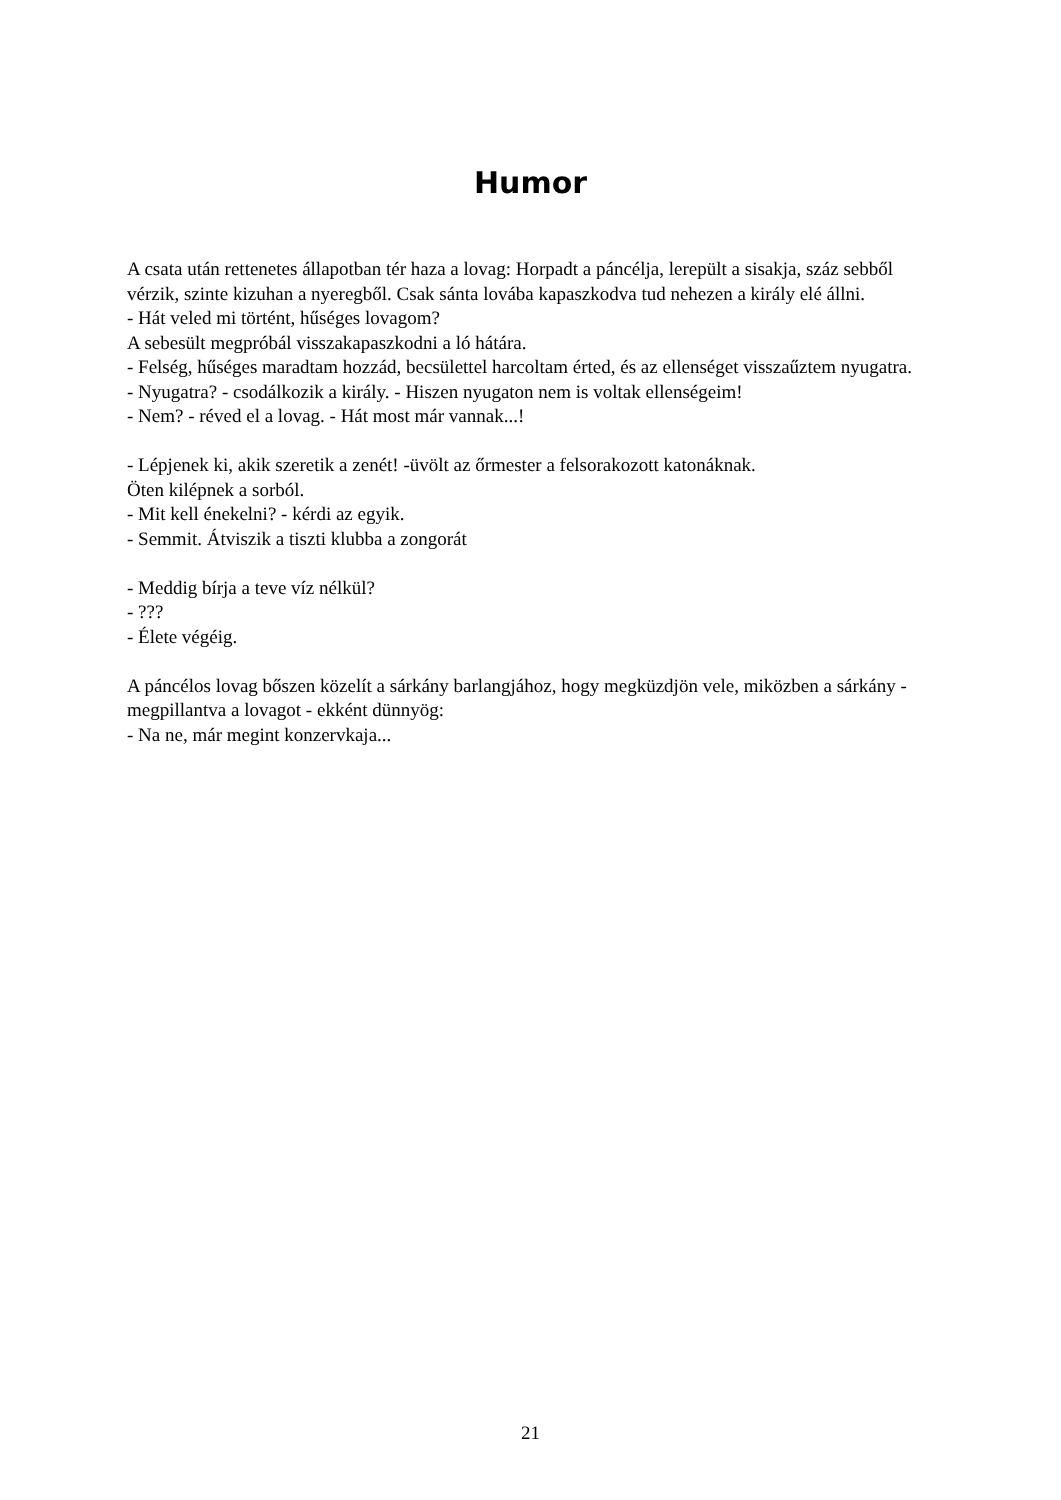Humor
A csata után rettenetes állapotban tér haza a lovag: Horpadt a páncélja, lerepült a sisakja, száz sebből vérzik, szinte kizuhan a nyeregből. Csak sánta lovába kapaszkodva tud nehezen a király elé állni.
- Hát veled mi történt, hűséges lovagom?
A sebesült megpróbál visszakapaszkodni a ló hátára.
- Felség, hűséges maradtam hozzád, becsülettel harcoltam érted, és az ellenséget visszaűztem nyugatra.
- Nyugatra? - csodálkozik a király. - Hiszen nyugaton nem is voltak ellenségeim!
- Nem? - réved el a lovag. - Hát most már vannak...!
- Lépjenek ki, akik szeretik a zenét! -üvölt az őrmester a felsorakozott katonáknak.
Öten kilépnek a sorból.
- Mit kell énekelni? - kérdi az egyik.
- Semmit. Átviszik a tiszti klubba a zongorát
- Meddig bírja a teve víz nélkül?
- ???
- Élete végéig.
A páncélos lovag bőszen közelít a sárkány barlangjához, hogy megküzdjön vele, miközben a sárkány - megpillantva a lovagot - ekként dünnyög:
- Na ne, már megint konzervkaja...
21